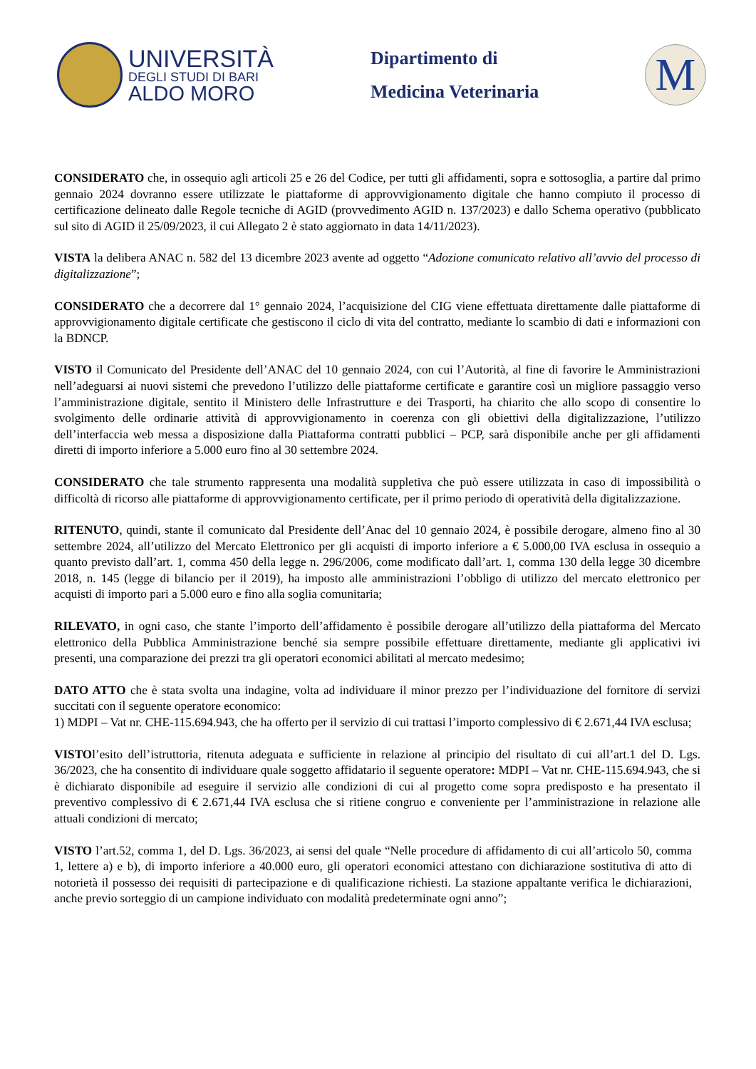UNIVERSITÀ
DEGLI STUDI DI BARI
ALDO MORO
Dipartimento di
Medicina Veterinaria
M
CONSIDERATO che, in ossequio agli articoli 25 e 26 del Codice, per tutti gli affidamenti, sopra e sottosoglia, a partire dal primo gennaio 2024 dovranno essere utilizzate le piattaforme di approvvigionamento digitale che hanno compiuto il processo di certificazione delineato dalle Regole tecniche di AGID (provvedimento AGID n. 137/2023) e dallo Schema operativo (pubblicato sul sito di AGID il 25/09/2023, il cui Allegato 2 è stato aggiornato in data 14/11/2023).
VISTA la delibera ANAC n. 582 del 13 dicembre 2023 avente ad oggetto “Adozione comunicato relativo all’avvio del processo di digitalizzazione”;
CONSIDERATO che a decorrere dal 1° gennaio 2024, l’acquisizione del CIG viene effettuata direttamente dalle piattaforme di approvvigionamento digitale certificate che gestiscono il ciclo di vita del contratto, mediante lo scambio di dati e informazioni con la BDNCP.
VISTO il Comunicato del Presidente dell’ANAC del 10 gennaio 2024, con cui l’Autorità, al fine di favorire le Amministrazioni nell’adeguarsi ai nuovi sistemi che prevedono l’utilizzo delle piattaforme certificate e garantire così un migliore passaggio verso l’amministrazione digitale, sentito il Ministero delle Infrastrutture e dei Trasporti, ha chiarito che allo scopo di consentire lo svolgimento delle ordinarie attività di approvvigionamento in coerenza con gli obiettivi della digitalizzazione, l’utilizzo dell’interfaccia web messa a disposizione dalla Piattaforma contratti pubblici – PCP, sarà disponibile anche per gli affidamenti diretti di importo inferiore a 5.000 euro fino al 30 settembre 2024.
CONSIDERATO che tale strumento rappresenta una modalità suppletiva che può essere utilizzata in caso di impossibilità o difficoltà di ricorso alle piattaforme di approvvigionamento certificate, per il primo periodo di operatività della digitalizzazione.
RITENUTO, quindi, stante il comunicato dal Presidente dell’Anac del 10 gennaio 2024, è possibile derogare, almeno fino al 30 settembre 2024, all’utilizzo del Mercato Elettronico per gli acquisti di importo inferiore a € 5.000,00 IVA esclusa in ossequio a quanto previsto dall’art. 1, comma 450 della legge n. 296/2006, come modificato dall’art. 1, comma 130 della legge 30 dicembre 2018, n. 145 (legge di bilancio per il 2019), ha imposto alle amministrazioni l’obbligo di utilizzo del mercato elettronico per acquisti di importo pari a 5.000 euro e fino alla soglia comunitaria;
RILEVATO, in ogni caso, che stante l’importo dell’affidamento è possibile derogare all’utilizzo della piattaforma del Mercato elettronico della Pubblica Amministrazione benché sia sempre possibile effettuare direttamente, mediante gli applicativi ivi presenti, una comparazione dei prezzi tra gli operatori economici abilitati al mercato medesimo;
DATO ATTO che è stata svolta una indagine, volta ad individuare il minor prezzo per l’individuazione del fornitore di servizi succitati con il seguente operatore economico:
1) MDPI – Vat nr. CHE-115.694.943, che ha offerto per il servizio di cui trattasi l’importo complessivo di € 2.671,44 IVA esclusa;
VISTOl’esito dell’istruttoria, ritenuta adeguata e sufficiente in relazione al principio del risultato di cui all’art.1 del D. Lgs. 36/2023, che ha consentito di individuare quale soggetto affidatario il seguente operatore: MDPI – Vat nr. CHE-115.694.943, che si è dichiarato disponibile ad eseguire il servizio alle condizioni di cui al progetto come sopra predisposto e ha presentato il preventivo complessivo di € 2.671,44 IVA esclusa che si ritiene congruo e conveniente per l’amministrazione in relazione alle attuali condizioni di mercato;
VISTO l’art.52, comma 1, del D. Lgs. 36/2023, ai sensi del quale “Nelle procedure di affidamento di cui all’articolo 50, comma 1, lettere a) e b), di importo inferiore a 40.000 euro, gli operatori economici attestano con dichiarazione sostitutiva di atto di notorietà il possesso dei requisiti di partecipazione e di qualificazione richiesti. La stazione appaltante verifica le dichiarazioni, anche previo sorteggio di un campione individuato con modalità predeterminate ogni anno”;